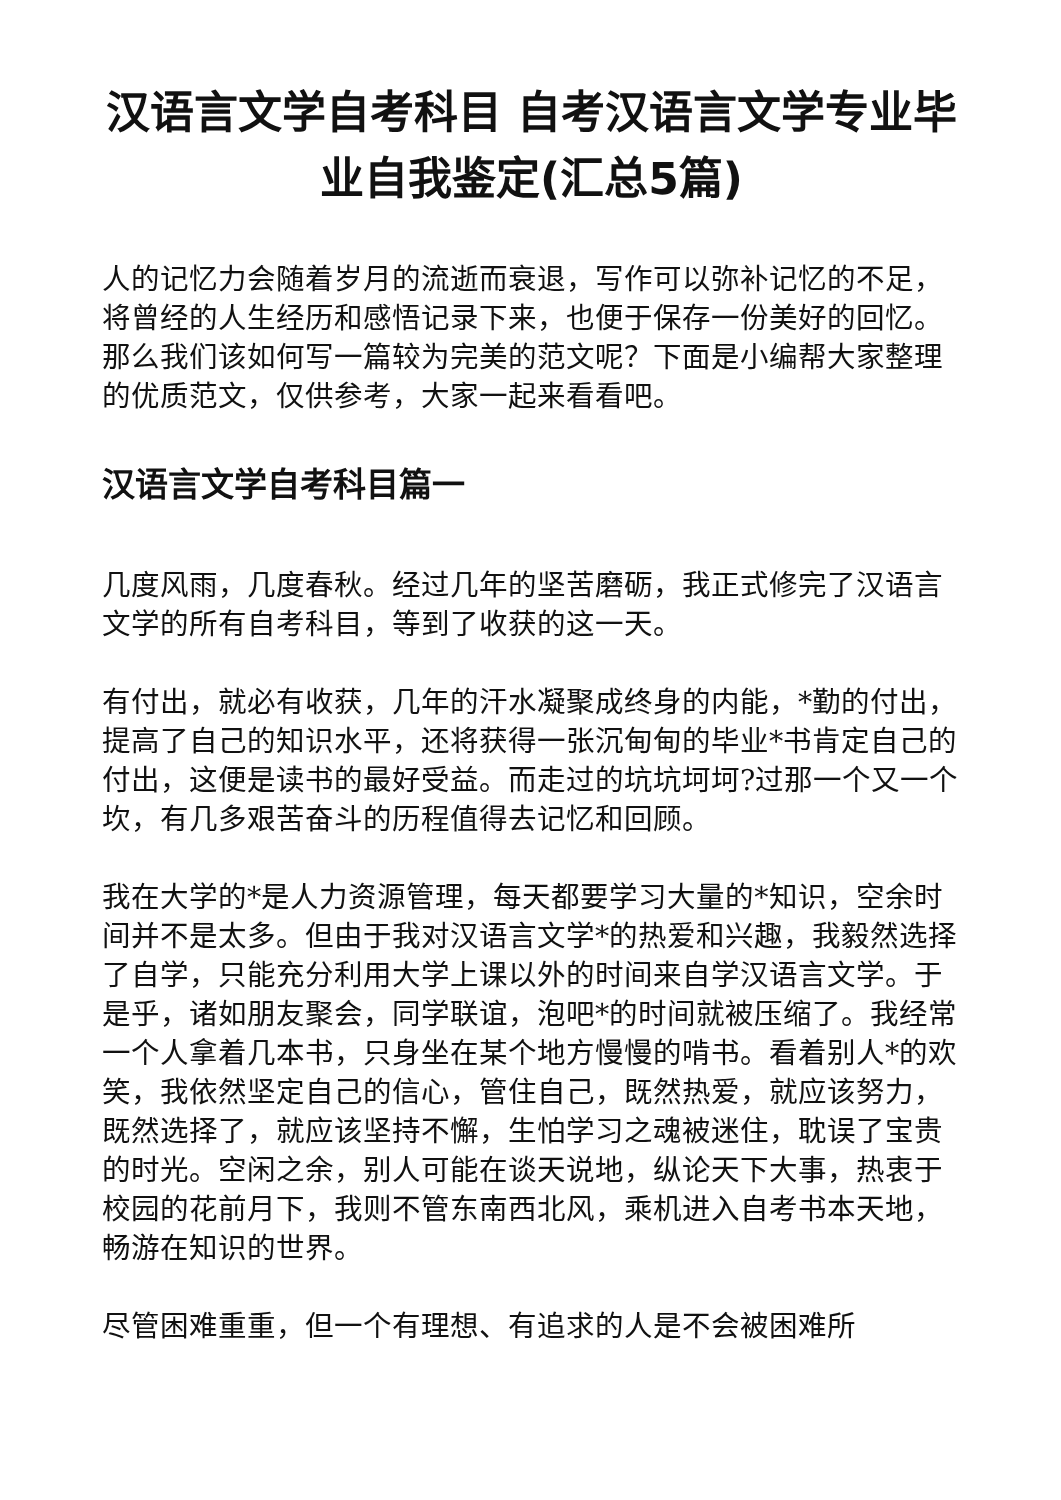汉语言文学自考科目 自考汉语言文学专业毕业自我鉴定(汇总5篇)
人的记忆力会随着岁月的流逝而衰退，写作可以弥补记忆的不足，将曾经的人生经历和感悟记录下来，也便于保存一份美好的回忆。那么我们该如何写一篇较为完美的范文呢？下面是小编帮大家整理的优质范文，仅供参考，大家一起来看看吧。
汉语言文学自考科目篇一
几度风雨，几度春秋。经过几年的坚苦磨砺，我正式修完了汉语言文学的所有自考科目，等到了收获的这一天。
有付出，就必有收获，几年的汗水凝聚成终身的内能，*勤的付出，提高了自己的知识水平，还将获得一张沉甸甸的毕业*书肯定自己的付出，这便是读书的最好受益。而走过的坑坑坷坷?过那一个又一个坎，有几多艰苦奋斗的历程值得去记忆和回顾。
我在大学的*是人力资源管理，每天都要学习大量的*知识，空余时间并不是太多。但由于我对汉语言文学*的热爱和兴趣，我毅然选择了自学，只能充分利用大学上课以外的时间来自学汉语言文学。于是乎，诸如朋友聚会，同学联谊，泡吧*的时间就被压缩了。我经常一个人拿着几本书，只身坐在某个地方慢慢的啃书。看着别人*的欢笑，我依然坚定自己的信心，管住自己，既然热爱，就应该努力，既然选择了，就应该坚持不懈，生怕学习之魂被迷住，耽误了宝贵的时光。空闲之余，别人可能在谈天说地，纵论天下大事，热衷于校园的花前月下，我则不管东南西北风，乘机进入自考书本天地，畅游在知识的世界。
尽管困难重重，但一个有理想、有追求的人是不会被困难所